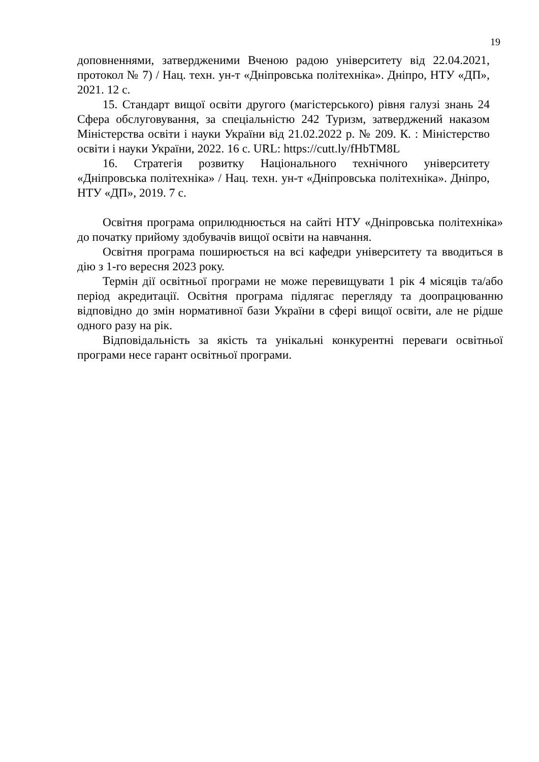19
доповненнями, затвердженими Вченою радою університету від 22.04.2021, протокол № 7) / Нац. техн. ун-т «Дніпровська політехніка». Дніпро, НТУ «ДП», 2021. 12 с.
15. Стандарт вищої освіти другого (магістерського) рівня галузі знань 24 Сфера обслуговування, за спеціальністю 242 Туризм, затверджений наказом Міністерства освіти і науки України від 21.02.2022 р. № 209. К. : Міністерство освіти і науки України, 2022. 16 с. URL: https://cutt.ly/fHbTM8L
16. Стратегія розвитку Національного технічного університету «Дніпровська політехніка» / Нац. техн. ун-т «Дніпровська політехніка». Дніпро, НТУ «ДП», 2019. 7 с.
Освітня програма оприлюднюється на сайті НТУ «Дніпровська політехніка» до початку прийому здобувачів вищої освіти на навчання.
Освітня програма поширюється на всі кафедри університету та вводиться в дію з 1-го вересня 2023 року.
Термін дії освітньої програми не може перевищувати 1 рік 4 місяців та/або період акредитації. Освітня програма підлягає перегляду та доопрацюванню відповідно до змін нормативної бази України в сфері вищої освіти, але не рідше одного разу на рік.
Відповідальність за якість та унікальні конкурентні переваги освітньої програми несе гарант освітньої програми.